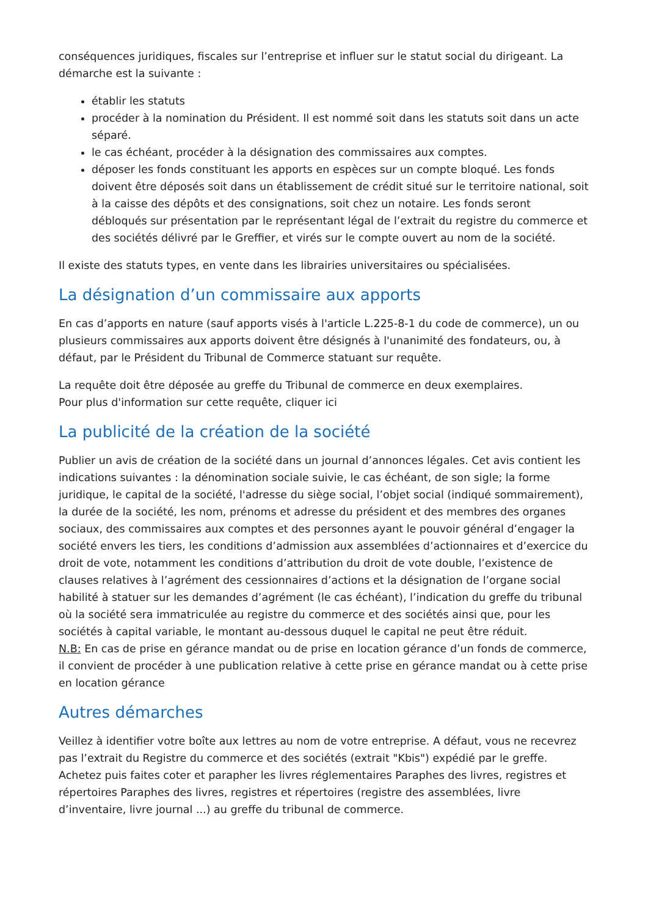conséquences juridiques, fiscales sur l’entreprise et influer sur le statut social du dirigeant. La démarche est la suivante :
établir les statuts
procéder à la nomination du Président. Il est nommé soit dans les statuts soit dans un acte séparé.
le cas échéant, procéder à la désignation des commissaires aux comptes.
déposer les fonds constituant les apports en espèces sur un compte bloqué. Les fonds doivent être déposés soit dans un établissement de crédit situé sur le territoire national, soit à la caisse des dépôts et des consignations, soit chez un notaire. Les fonds seront débloqués sur présentation par le représentant légal de l’extrait du registre du commerce et des sociétés délivré par le Greffier, et virés sur le compte ouvert au nom de la société.
Il existe des statuts types, en vente dans les librairies universitaires ou spécialisées.
La désignation d’un commissaire aux apports
En cas d’apports en nature (sauf apports visés à l'article L.225-8-1 du code de commerce), un ou plusieurs commissaires aux apports doivent être désignés à l'unanimité des fondateurs, ou, à défaut, par le Président du Tribunal de Commerce statuant sur requête.
La requête doit être déposée au greffe du Tribunal de commerce en deux exemplaires.
Pour plus d'information sur cette requête, cliquer ici
La publicité de la création de la société
Publier un avis de création de la société dans un journal d’annonces légales. Cet avis contient les indications suivantes : la dénomination sociale suivie, le cas échéant, de son sigle; la forme juridique, le capital de la société, l'adresse du siège social, l’objet social (indiqué sommairement), la durée de la société, les nom, prénoms et adresse du président et des membres des organes sociaux, des commissaires aux comptes et des personnes ayant le pouvoir général d’engager la société envers les tiers, les conditions d’admission aux assemblées d’actionnaires et d’exercice du droit de vote, notamment les conditions d’attribution du droit de vote double, l’existence de clauses relatives à l’agrément des cessionnaires d’actions et la désignation de l’organe social habilité à statuer sur les demandes d’agrément (le cas échéant), l’indication du greffe du tribunal où la société sera immatriculée au registre du commerce et des sociétés ainsi que, pour les sociétés à capital variable, le montant au-dessous duquel le capital ne peut être réduit.
N.B: En cas de prise en gérance mandat ou de prise en location gérance d’un fonds de commerce, il convient de procéder à une publication relative à cette prise en gérance mandat ou à cette prise en location gérance
Autres démarches
Veillez à identifier votre boîte aux lettres au nom de votre entreprise. A défaut, vous ne recevrez pas l’extrait du Registre du commerce et des sociétés (extrait "Kbis") expédié par le greffe.
Achetez puis faites coter et parapher les livres réglementaires Paraphes des livres, registres et répertoires Paraphes des livres, registres et répertoires (registre des assemblées, livre d’inventaire, livre journal ...) au greffe du tribunal de commerce.